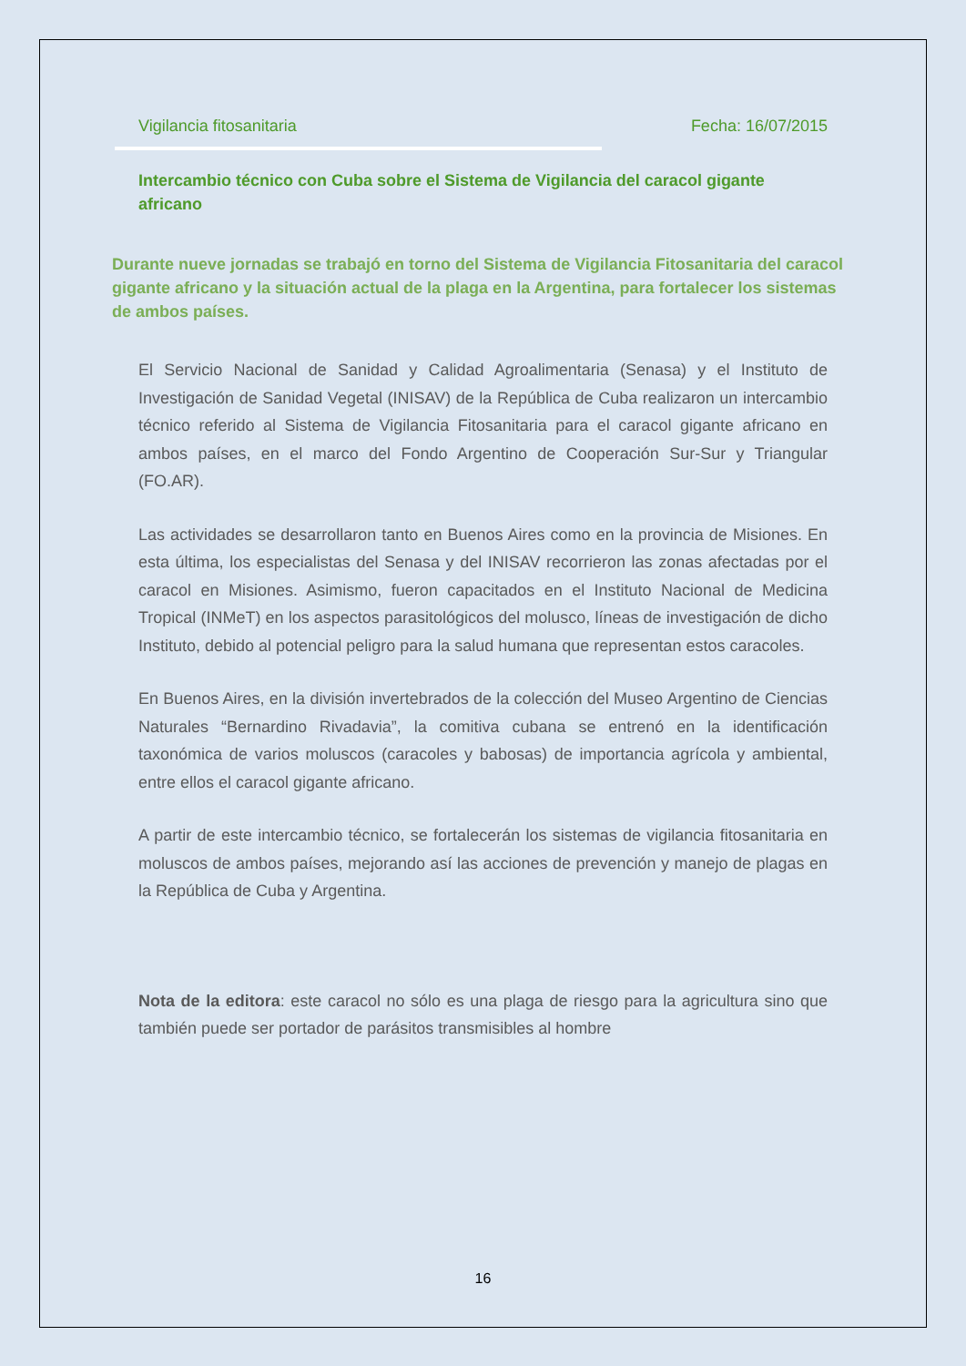Vigilancia fitosanitaria Fecha: 16/07/2015
Intercambio técnico con Cuba sobre el Sistema de Vigilancia del caracol gigante africano
Durante nueve jornadas se trabajó en torno del Sistema de Vigilancia Fitosanitaria del caracol gigante africano y la situación actual de la plaga en la Argentina, para fortalecer los sistemas de ambos países.
El Servicio Nacional de Sanidad y Calidad Agroalimentaria (Senasa) y el Instituto de Investigación de Sanidad Vegetal (INISAV) de la República de Cuba realizaron un intercambio técnico referido al Sistema de Vigilancia Fitosanitaria para el caracol gigante africano en ambos países, en el marco del Fondo Argentino de Cooperación Sur-Sur y Triangular (FO.AR).
Las actividades se desarrollaron tanto en Buenos Aires como en la provincia de Misiones. En esta última, los especialistas del Senasa y del INISAV recorrieron las zonas afectadas por el caracol en Misiones. Asimismo, fueron capacitados en el Instituto Nacional de Medicina Tropical (INMeT) en los aspectos parasitológicos del molusco, líneas de investigación de dicho Instituto, debido al potencial peligro para la salud humana que representan estos caracoles.
En Buenos Aires, en la división invertebrados de la colección del Museo Argentino de Ciencias Naturales “Bernardino Rivadavia”, la comitiva cubana se entrenó en la identificación taxonómica de varios moluscos (caracoles y babosas) de importancia agrícola y ambiental, entre ellos el caracol gigante africano.
A partir de este intercambio técnico, se fortalecerán los sistemas de vigilancia fitosanitaria en moluscos de ambos países, mejorando así las acciones de prevención y manejo de plagas en la República de Cuba y Argentina.
Nota de la editora: este caracol no sólo es una plaga de riesgo para la agricultura sino que también puede ser portador de parásitos transmisibles al hombre
16